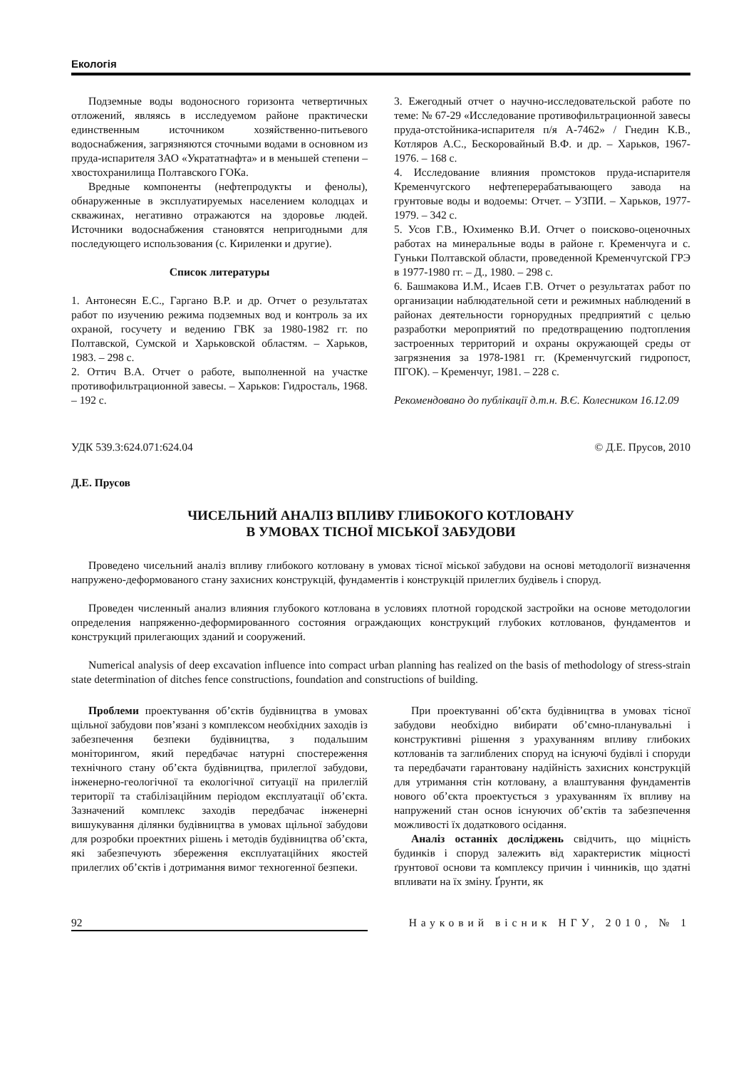Екологія
Подземные воды водоносного горизонта четвертичных отложений, являясь в исследуемом районе практически единственным источником хозяйственно-питьевого водоснабжения, загрязняются сточными водами в основном из пруда-испарителя ЗАО «Укрататнафта» и в меньшей степени – хвостохранилища Полтавского ГОКа.
Вредные компоненты (нефтепродукты и фенолы), обнаруженные в эксплуатируемых населением колодцах и скважинах, негативно отражаются на здоровье людей. Источники водоснабжения становятся непригодными для последующего использования (с. Кириленки и другие).
Список литературы
1. Антонесян Е.С., Гаргано В.Р. и др. Отчет о результатах работ по изучению режима подземных вод и контроль за их охраной, госучету и ведению ГВК за 1980-1982 гг. по Полтавской, Сумской и Харьковской областям. – Харьков, 1983. – 298 с.
2. Оттич В.А. Отчет о работе, выполненной на участке противофильтрационной завесы. – Харьков: Гидросталь, 1968. – 192 с.
3. Ежегодный отчет о научно-исследовательской работе по теме: № 67-29 «Исследование противофильтрационной завесы пруда-отстойника-испарителя п/я А-7462» / Гнедин К.В., Котляров А.С., Бескоровайный В.Ф. и др. – Харьков, 1967-1976. – 168 с.
4. Исследование влияния промстоков пруда-испарителя Кременчугского нефтеперерабатывающего завода на грунтовые воды и водоемы: Отчет. – УЗПИ. – Харьков, 1977-1979. – 342 с.
5. Усов Г.В., Юхименко В.И. Отчет о поисково-оценочных работах на минеральные воды в районе г. Кременчуга и с. Гуньки Полтавской области, проведенной Кременчугской ГРЭ в 1977-1980 гг. – Д., 1980. – 298 с.
6. Башмакова И.М., Исаев Г.В. Отчет о результатах работ по организации наблюдательной сети и режимных наблюдений в районах деятельности горнорудных предприятий с целью разработки мероприятий по предотвращению подтопления застроенных территорий и охраны окружающей среды от загрязнения за 1978-1981 гг. (Кременчугский гидропост, ПГОК). – Кременчуг, 1981. – 228 с.
Рекомендовано до публікації д.т.н. В.Є. Колесником 16.12.09
УДК 539.3:624.071:624.04 © Д.Е. Прусов, 2010
Д.Е. Прусов
ЧИСЕЛЬНИЙ АНАЛІЗ ВПЛИВУ ГЛИБОКОГО КОТЛОВАНУ
В УМОВАХ ТІСНОЇ МІСЬКОЇ ЗАБУДОВИ
Проведено чисельний аналіз впливу глибокого котловану в умовах тісної міської забудови на основі методології визначення напружено-деформованого стану захисних конструкцій, фундаментів і конструкцій прилеглих будівель і споруд.
Проведен численный анализ влияния глубокого котлована в условиях плотной городской застройки на основе методологии определения напряженно-деформированного состояния ограждающих конструкций глубоких котлованов, фундаментов и конструкций прилегающих зданий и сооружений.
Numerical analysis of deep excavation influence into compact urban planning has realized on the basis of methodology of stress-strain state determination of ditches fence constructions, foundation and constructions of building.
Проблеми проектування об’єктів будівництва в умовах щільної забудови пов’язані з комплексом необхідних заходів із забезпечення безпеки будівництва, з подальшим моніторингом, який передбачає натурні спостереження технічного стану об’єкта будівництва, прилеглої забудови, інженерно-геологічної та екологічної ситуації на прилеглій території та стабілізаційним періодом експлуатації об’єкта. Зазначений комплекс заходів передбачає інженерні вишукування ділянки будівництва в умовах щільної забудови для розробки проектних рішень і методів будівництва об’єкта, які забезпечують збереження експлуатаційних якостей прилеглих об’єктів і дотримання вимог техногенної безпеки.
При проектуванні об’єкта будівництва в умовах тісної забудови необхідно вибирати об’ємно-планувальні і конструктивні рішення з урахуванням впливу глибоких котлованів та заглиблених споруд на існуючі будівлі і споруди та передбачати гарантовану надійність захисних конструкцій для утримання стін котловану, а влаштування фундаментів нового об’єкта проектується з урахуванням їх впливу на напружений стан основ існуючих об’єктів та забезпечення можливості їх додаткового осідання.
Аналіз останніх досліджень свідчить, що міцність будинків і споруд залежить від характеристик міцності ґрунтової основи та комплексу причин і чинників, що здатні впливати на їх зміну. Ґрунти, як
92 Науковий вісник НГУ, 2010, № 1